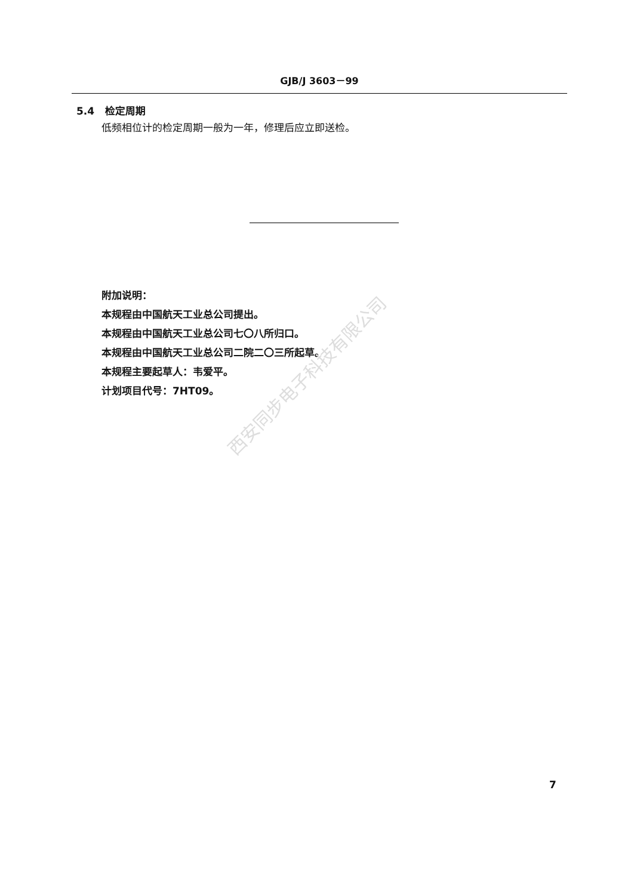GJB/J 3603－99
5.4 检定周期
低频相位计的检定周期一般为一年，修理后应立即送检。
附加说明：
本规程由中国航天工业总公司提出。
本规程由中国航天工业总公司七〇八所归口。
本规程由中国航天工业总公司二院二〇三所起草。
本规程主要起草人：韦爱平。
计划项目代号：7HT09。
西安同步电子科技有限公司
7